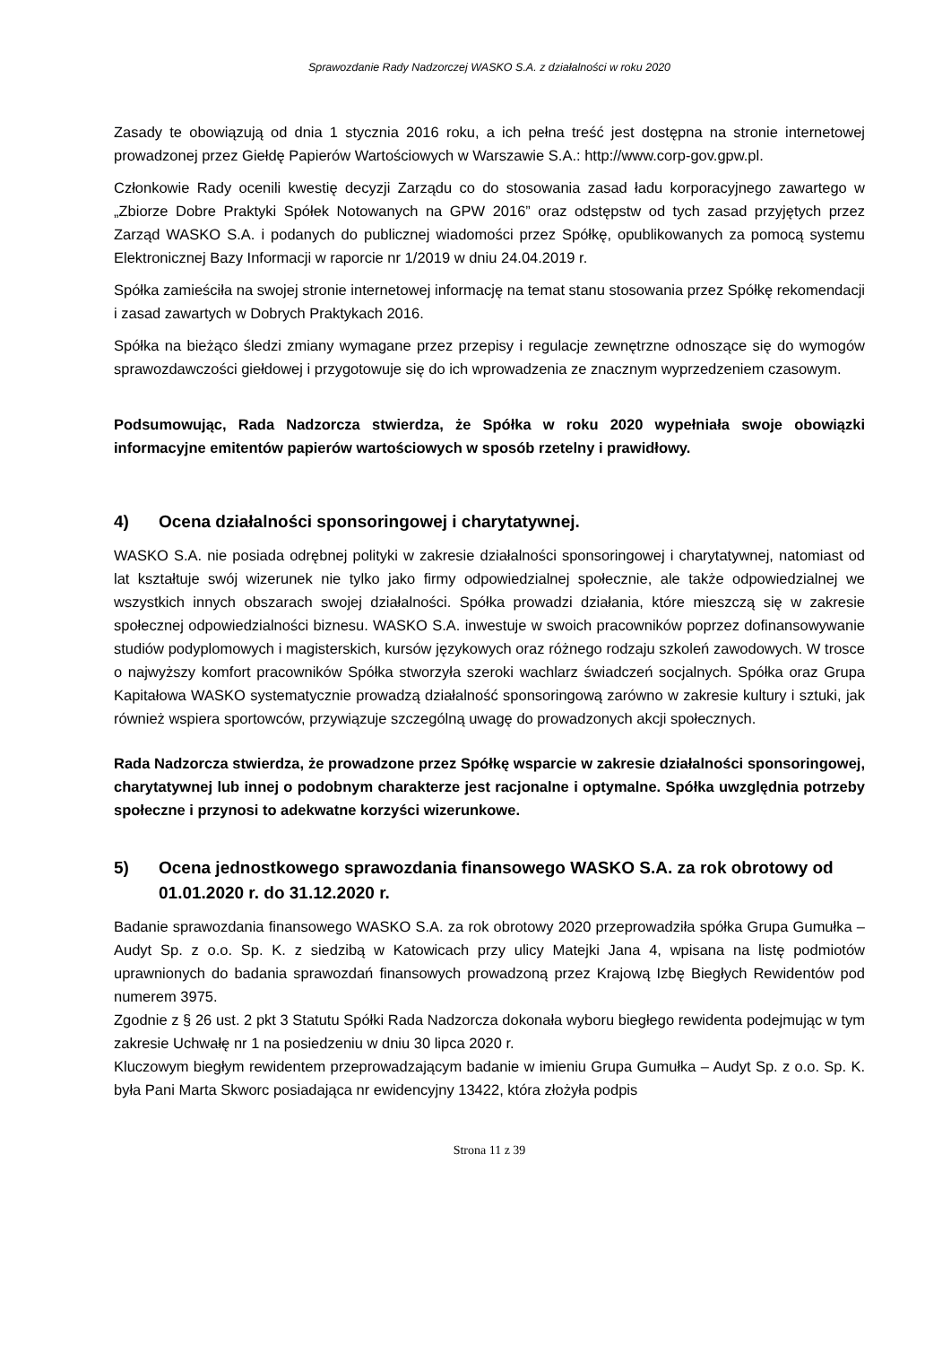Sprawozdanie Rady Nadzorczej WASKO S.A. z działalności w roku 2020
Zasady te obowiązują od dnia 1 stycznia 2016 roku, a ich pełna treść jest dostępna na stronie internetowej prowadzonej przez Giełdę Papierów Wartościowych w Warszawie S.A.: http://www.corp-gov.gpw.pl.
Członkowie Rady ocenili kwestię decyzji Zarządu co do stosowania zasad ładu korporacyjnego zawartego w „Zbiorze Dobre Praktyki Spółek Notowanych na GPW 2016” oraz odstępstw od tych zasad przyjętych przez Zarząd WASKO S.A. i podanych do publicznej wiadomości przez Spółkę, opublikowanych za pomocą systemu Elektronicznej Bazy Informacji w raporcie nr 1/2019 w dniu 24.04.2019 r.
Spółka zamieściła na swojej stronie internetowej informację na temat stanu stosowania przez Spółkę rekomendacji i zasad zawartych w Dobrych Praktykach 2016.
Spółka na bieżąco śledzi zmiany wymagane przez przepisy i regulacje zewnętrzne odnoszące się do wymogów sprawozdawczości giełdowej i przygotowuje się do ich wprowadzenia ze znacznym wyprzedzeniem czasowym.
Podsumowując, Rada Nadzorcza stwierdza, że Spółka w roku 2020 wypełniała swoje obowiązki informacyjne emitentów papierów wartościowych w sposób rzetelny i prawidłowy.
4) Ocena działalności sponsoringowej i charytatywnej.
WASKO S.A. nie posiada odrębnej polityki w zakresie działalności sponsoringowej i charytatywnej, natomiast od lat kształtuje swój wizerunek nie tylko jako firmy odpowiedzialnej społecznie, ale także odpowiedzialnej we wszystkich innych obszarach swojej działalności. Spółka prowadzi działania, które mieszczą się w zakresie społecznej odpowiedzialności biznesu. WASKO S.A. inwestuje w swoich pracowników poprzez dofinansowywanie studiów podyplomowych i magisterskich, kursów językowych oraz różnego rodzaju szkoleń zawodowych. W trosce o najwyższy komfort pracowników Spółka stworzyła szeroki wachlarz świadczeń socjalnych. Spółka oraz Grupa Kapitałowa WASKO systematycznie prowadzą działalność sponsoringową zarówno w zakresie kultury i sztuki, jak również wspiera sportowców, przywiązuje szczególną uwagę do prowadzonych akcji społecznych.
Rada Nadzorcza stwierdza, że prowadzone przez Spółkę wsparcie w zakresie działalności sponsoringowej, charytatywnej lub innej o podobnym charakterze jest racjonalne i optymalne. Spółka uwzględnia potrzeby społeczne i przynosi to adekwatne korzyści wizerunkowe.
5) Ocena jednostkowego sprawozdania finansowego WASKO S.A. za rok obrotowy od 01.01.2020 r. do 31.12.2020 r.
Badanie sprawozdania finansowego WASKO S.A. za rok obrotowy 2020 przeprowadziła spółka Grupa Gumułka – Audyt Sp. z o.o. Sp. K. z siedzibą w Katowicach przy ulicy Matejki Jana 4, wpisana na listę podmiotów uprawnionych do badania sprawozdań finansowych prowadzoną przez Krajową Izbę Biegłych Rewidentów pod numerem 3975.
Zgodnie z § 26 ust. 2 pkt 3 Statutu Spółki Rada Nadzorcza dokonała wyboru biegłego rewidenta podejmując w tym zakresie Uchwałę nr 1 na posiedzeniu w dniu 30 lipca 2020 r.
Kluczowym biegłym rewidentem przeprowadzającym badanie w imieniu Grupa Gumułka – Audyt Sp. z o.o. Sp. K. była Pani Marta Skworc posiadająca nr ewidencyjny 13422, która złożyła podpis
Strona 11 z 39